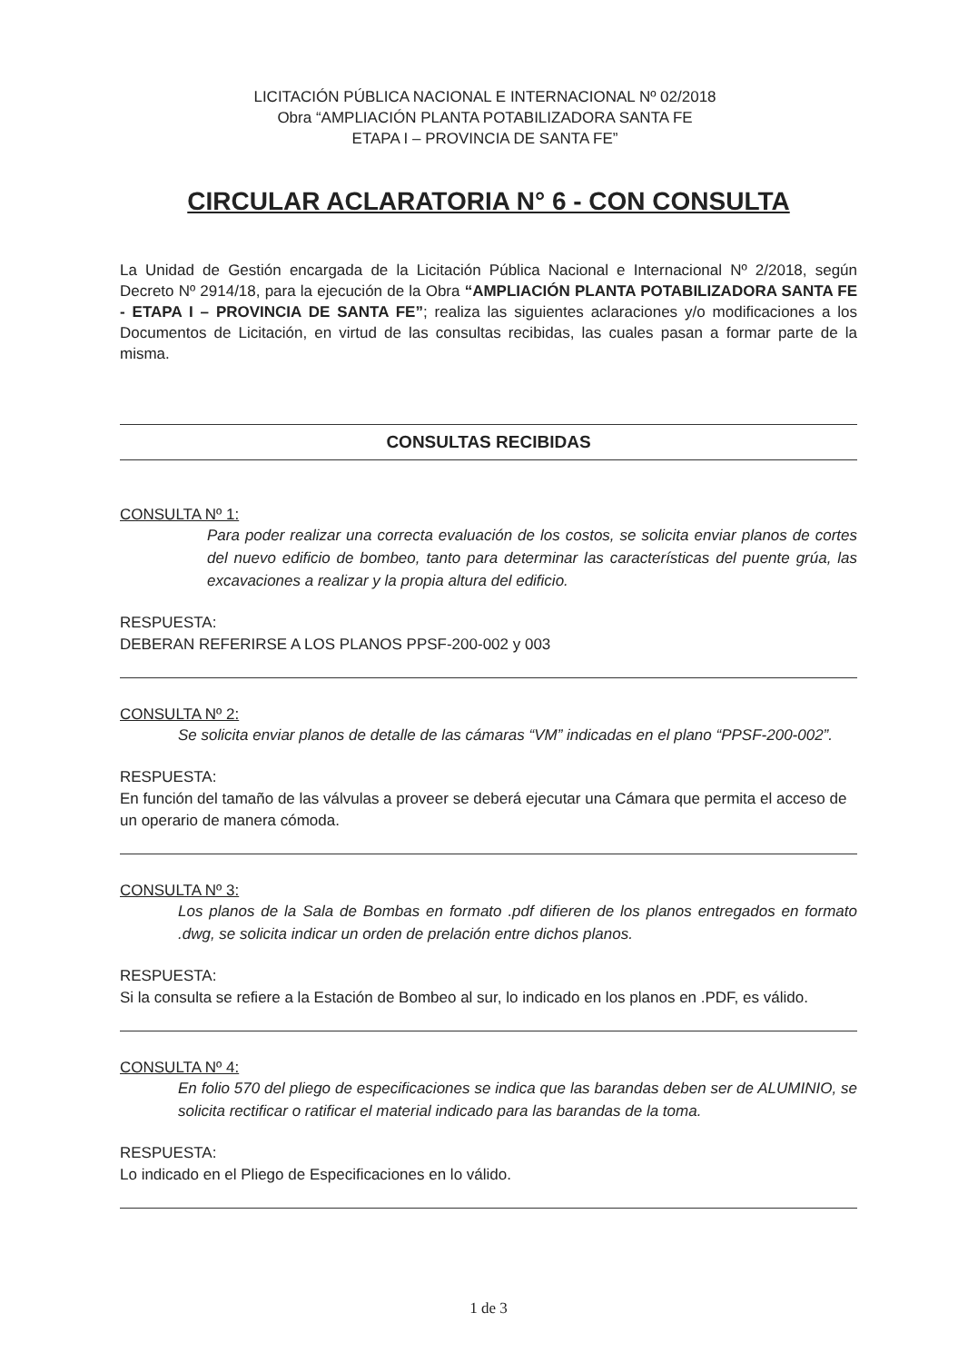LICITACIÓN PÚBLICA NACIONAL E INTERNACIONAL Nº 02/2018
Obra “AMPLIACIÓN PLANTA POTABILIZADORA SANTA FE
ETAPA I – PROVINCIA DE SANTA FE”
CIRCULAR ACLARATORIA N° 6 - CON CONSULTA
La Unidad de Gestión encargada de la Licitación Pública Nacional e Internacional Nº 2/2018, según Decreto Nº 2914/18, para la ejecución de la Obra “AMPLIACIÓN PLANTA POTABILIZADORA SANTA FE - ETAPA I – PROVINCIA DE SANTA FE”; realiza las siguientes aclaraciones y/o modificaciones a los Documentos de Licitación, en virtud de las consultas recibidas, las cuales pasan a formar parte de la misma.
CONSULTAS RECIBIDAS
CONSULTA Nº 1:
Para poder realizar una correcta evaluación de los costos, se solicita enviar planos de cortes del nuevo edificio de bombeo, tanto para determinar las características del puente grúa, las excavaciones a realizar y la propia altura del edificio.
RESPUESTA:
DEBERAN REFERIRSE A LOS PLANOS PPSF-200-002 y 003
CONSULTA Nº 2:
Se solicita enviar planos de detalle de las cámaras “VM” indicadas en el plano “PPSF-200-002”.
RESPUESTA:
En función del tamaño de las válvulas a proveer se deberá ejecutar una Cámara que permita el acceso de un operario de manera cómoda.
CONSULTA Nº 3:
Los planos de la Sala de Bombas en formato .pdf difieren de los planos entregados en formato .dwg, se solicita indicar un orden de prelación entre dichos planos.
RESPUESTA:
Si la consulta se refiere a la Estación de Bombeo al sur, lo indicado en los planos en .PDF, es válido.
CONSULTA Nº 4:
En folio 570 del pliego de especificaciones se indica que las barandas deben ser de ALUMINIO, se solicita rectificar o ratificar el material indicado para las barandas de la toma.
RESPUESTA:
Lo indicado en el Pliego de Especificaciones en lo válido.
1 de 3